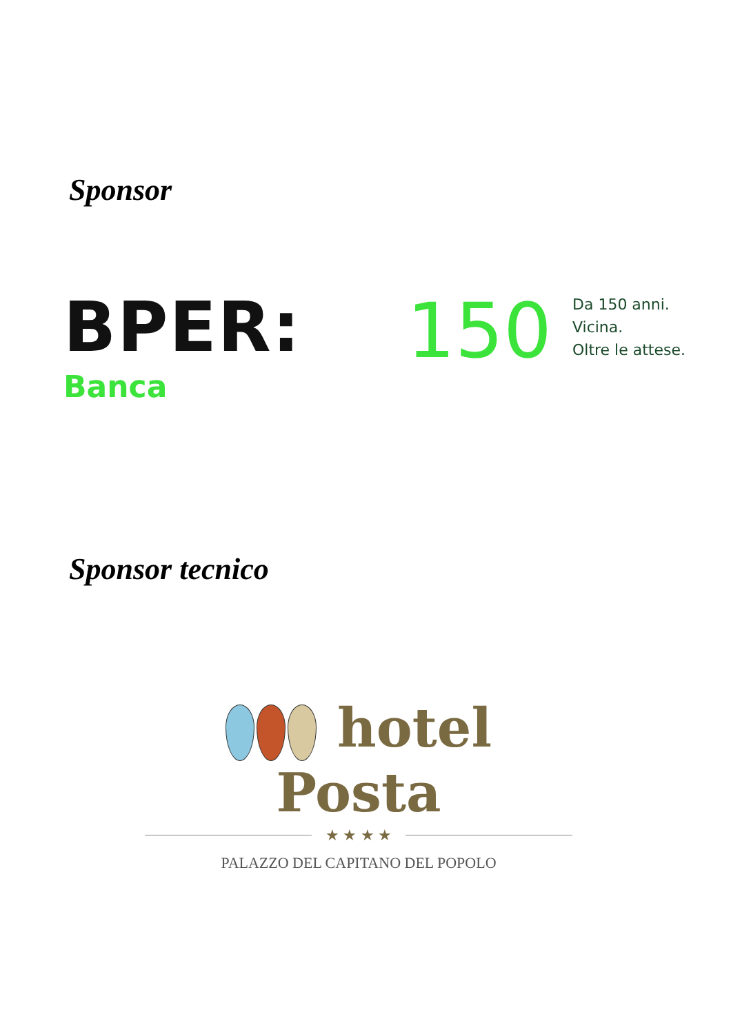Sponsor
BPER:
Banca
150
Da 150 anni.
Vicina.
Oltre le attese.
Sponsor tecnico
hotel Posta
★ ★ ★ ★
PALAZZO DEL CAPITANO DEL POPOLO